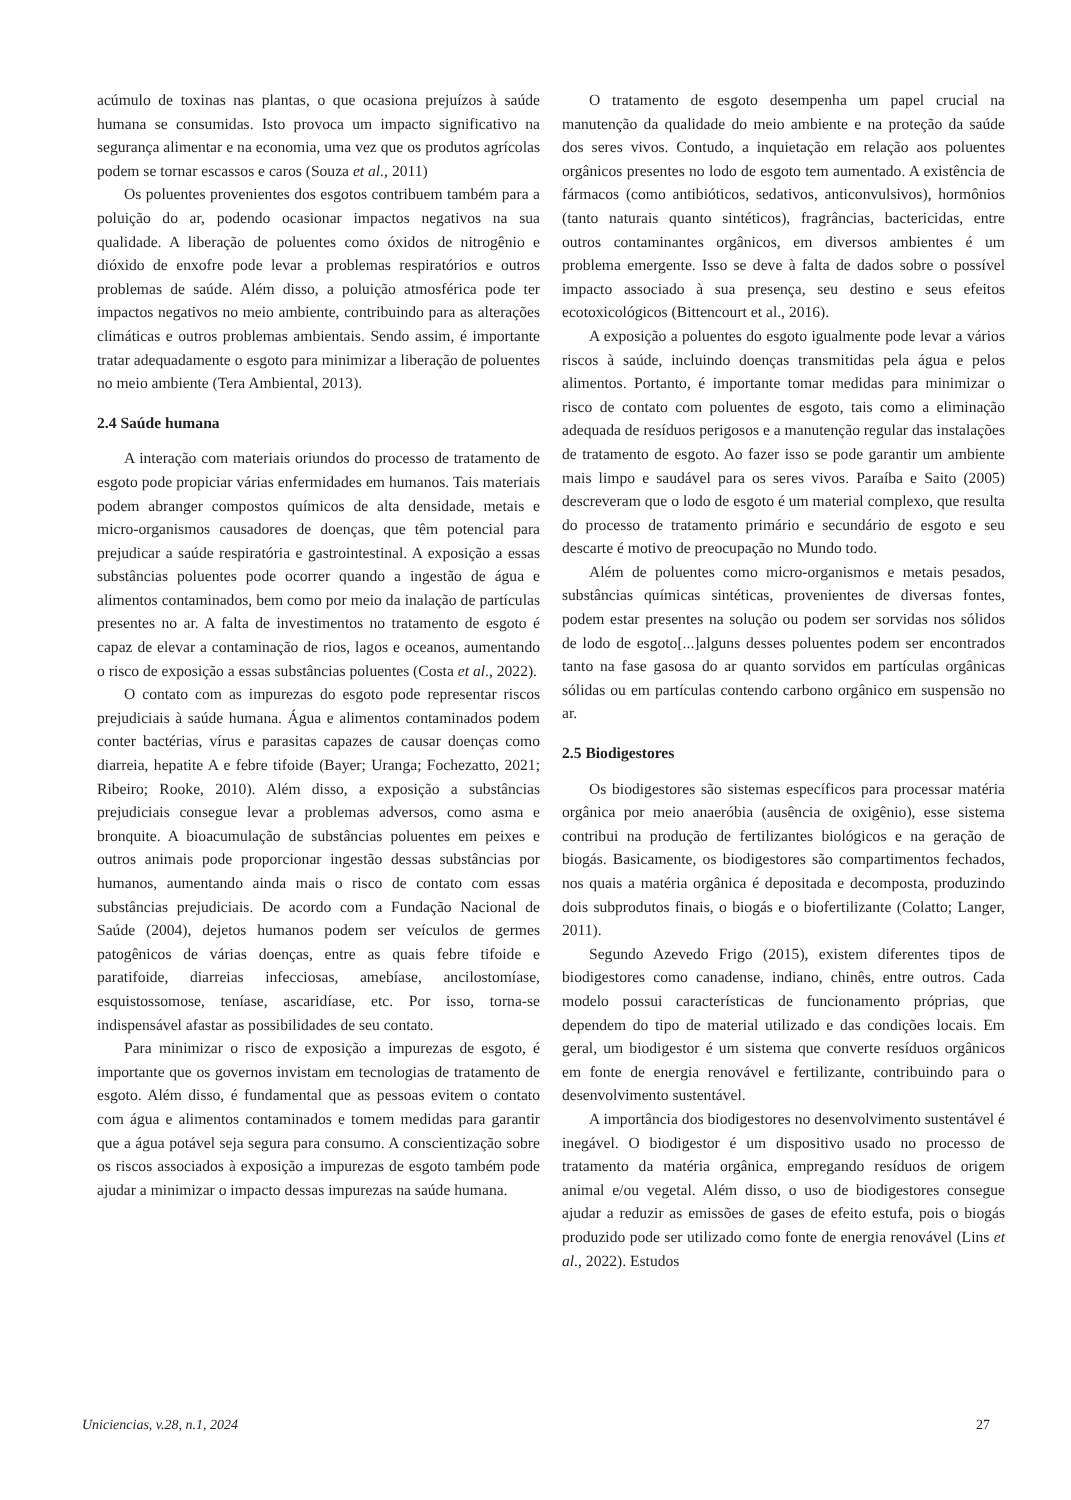acúmulo de toxinas nas plantas, o que ocasiona prejuízos à saúde humana se consumidas. Isto provoca um impacto significativo na segurança alimentar e na economia, uma vez que os produtos agrícolas podem se tornar escassos e caros (Souza et al., 2011)
Os poluentes provenientes dos esgotos contribuem também para a poluição do ar, podendo ocasionar impactos negativos na sua qualidade. A liberação de poluentes como óxidos de nitrogênio e dióxido de enxofre pode levar a problemas respiratórios e outros problemas de saúde. Além disso, a poluição atmosférica pode ter impactos negativos no meio ambiente, contribuindo para as alterações climáticas e outros problemas ambientais. Sendo assim, é importante tratar adequadamente o esgoto para minimizar a liberação de poluentes no meio ambiente (Tera Ambiental, 2013).
2.4 Saúde humana
A interação com materiais oriundos do processo de tratamento de esgoto pode propiciar várias enfermidades em humanos. Tais materiais podem abranger compostos químicos de alta densidade, metais e micro-organismos causadores de doenças, que têm potencial para prejudicar a saúde respiratória e gastrointestinal. A exposição a essas substâncias poluentes pode ocorrer quando a ingestão de água e alimentos contaminados, bem como por meio da inalação de partículas presentes no ar. A falta de investimentos no tratamento de esgoto é capaz de elevar a contaminação de rios, lagos e oceanos, aumentando o risco de exposição a essas substâncias poluentes (Costa et al., 2022).
O contato com as impurezas do esgoto pode representar riscos prejudiciais à saúde humana. Água e alimentos contaminados podem conter bactérias, vírus e parasitas capazes de causar doenças como diarreia, hepatite A e febre tifoide (Bayer; Uranga; Fochezatto, 2021; Ribeiro; Rooke, 2010). Além disso, a exposição a substâncias prejudiciais consegue levar a problemas adversos, como asma e bronquite. A bioacumulação de substâncias poluentes em peixes e outros animais pode proporcionar ingestão dessas substâncias por humanos, aumentando ainda mais o risco de contato com essas substâncias prejudiciais. De acordo com a Fundação Nacional de Saúde (2004), dejetos humanos podem ser veículos de germes patogênicos de várias doenças, entre as quais febre tifoide e paratifoide, diarreias infecciosas, amebíase, ancilostomíase, esquistossomose, teníase, ascaridíase, etc. Por isso, torna-se indispensável afastar as possibilidades de seu contato.
Para minimizar o risco de exposição a impurezas de esgoto, é importante que os governos invistam em tecnologias de tratamento de esgoto. Além disso, é fundamental que as pessoas evitem o contato com água e alimentos contaminados e tomem medidas para garantir que a água potável seja segura para consumo. A conscientização sobre os riscos associados à exposição a impurezas de esgoto também pode ajudar a minimizar o impacto dessas impurezas na saúde humana.
O tratamento de esgoto desempenha um papel crucial na manutenção da qualidade do meio ambiente e na proteção da saúde dos seres vivos. Contudo, a inquietação em relação aos poluentes orgânicos presentes no lodo de esgoto tem aumentado. A existência de fármacos (como antibióticos, sedativos, anticonvulsivos), hormônios (tanto naturais quanto sintéticos), fragrâncias, bactericidas, entre outros contaminantes orgânicos, em diversos ambientes é um problema emergente. Isso se deve à falta de dados sobre o possível impacto associado à sua presença, seu destino e seus efeitos ecotoxicológicos (Bittencourt et al., 2016).
A exposição a poluentes do esgoto igualmente pode levar a vários riscos à saúde, incluindo doenças transmitidas pela água e pelos alimentos. Portanto, é importante tomar medidas para minimizar o risco de contato com poluentes de esgoto, tais como a eliminação adequada de resíduos perigosos e a manutenção regular das instalações de tratamento de esgoto. Ao fazer isso se pode garantir um ambiente mais limpo e saudável para os seres vivos. Paraíba e Saito (2005) descreveram que o lodo de esgoto é um material complexo, que resulta do processo de tratamento primário e secundário de esgoto e seu descarte é motivo de preocupação no Mundo todo.
Além de poluentes como micro-organismos e metais pesados, substâncias químicas sintéticas, provenientes de diversas fontes, podem estar presentes na solução ou podem ser sorvidas nos sólidos de lodo de esgoto[...]alguns desses poluentes podem ser encontrados tanto na fase gasosa do ar quanto sorvidos em partículas orgânicas sólidas ou em partículas contendo carbono orgânico em suspensão no ar.
2.5 Biodigestores
Os biodigestores são sistemas específicos para processar matéria orgânica por meio anaeróbia (ausência de oxigênio), esse sistema contribui na produção de fertilizantes biológicos e na geração de biogás. Basicamente, os biodigestores são compartimentos fechados, nos quais a matéria orgânica é depositada e decomposta, produzindo dois subprodutos finais, o biogás e o biofertilizante (Colatto; Langer, 2011).
Segundo Azevedo Frigo (2015), existem diferentes tipos de biodigestores como canadense, indiano, chinês, entre outros. Cada modelo possui características de funcionamento próprias, que dependem do tipo de material utilizado e das condições locais. Em geral, um biodigestor é um sistema que converte resíduos orgânicos em fonte de energia renovável e fertilizante, contribuindo para o desenvolvimento sustentável.
A importância dos biodigestores no desenvolvimento sustentável é inegável. O biodigestor é um dispositivo usado no processo de tratamento da matéria orgânica, empregando resíduos de origem animal e/ou vegetal. Além disso, o uso de biodigestores consegue ajudar a reduzir as emissões de gases de efeito estufa, pois o biogás produzido pode ser utilizado como fonte de energia renovável (Lins et al., 2022). Estudos
Uniciencias, v.28, n.1, 2024 27